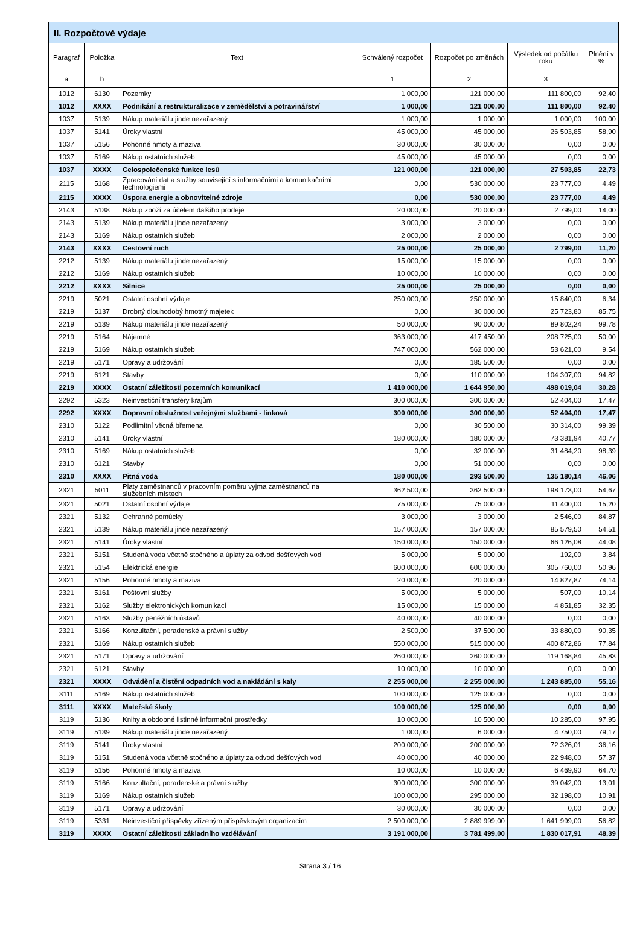| II. Rozpočtové výdaje | | | | | | |
| --- | --- | --- | --- | --- | --- | --- |
| Paragraf | Položka | Text | Schválený rozpočet | Rozpočet po změnách | Výsledek od počátku roku | Plnění v % |
| a | b | | 1 | 2 | 3 | |
| 1012 | 6130 | Pozemky | 1 000,00 | 121 000,00 | 111 800,00 | 92,40 |
| 1012 | XXXX | Podnikání a restrukturalizace v zemědělství a potravinářství | 1 000,00 | 121 000,00 | 111 800,00 | 92,40 |
| 1037 | 5139 | Nákup materiálu jinde nezařazený | 1 000,00 | 1 000,00 | 1 000,00 | 100,00 |
| 1037 | 5141 | Úroky vlastní | 45 000,00 | 45 000,00 | 26 503,85 | 58,90 |
| 1037 | 5156 | Pohonné hmoty a maziva | 30 000,00 | 30 000,00 | 0,00 | 0,00 |
| 1037 | 5169 | Nákup ostatních služeb | 45 000,00 | 45 000,00 | 0,00 | 0,00 |
| 1037 | XXXX | Celospolečenské funkce lesů | 121 000,00 | 121 000,00 | 27 503,85 | 22,73 |
| 2115 | 5168 | Zpracování dat a služby související s informačními a komunikačními technologiemi | 0,00 | 530 000,00 | 23 777,00 | 4,49 |
| 2115 | XXXX | Úspora energie a obnovitelné zdroje | 0,00 | 530 000,00 | 23 777,00 | 4,49 |
| 2143 | 5138 | Nákup zboží za účelem dalšího prodeje | 20 000,00 | 20 000,00 | 2 799,00 | 14,00 |
| 2143 | 5139 | Nákup materiálu jinde nezařazený | 3 000,00 | 3 000,00 | 0,00 | 0,00 |
| 2143 | 5169 | Nákup ostatních služeb | 2 000,00 | 2 000,00 | 0,00 | 0,00 |
| 2143 | XXXX | Cestovní ruch | 25 000,00 | 25 000,00 | 2 799,00 | 11,20 |
| 2212 | 5139 | Nákup materiálu jinde nezařazený | 15 000,00 | 15 000,00 | 0,00 | 0,00 |
| 2212 | 5169 | Nákup ostatních služeb | 10 000,00 | 10 000,00 | 0,00 | 0,00 |
| 2212 | XXXX | Silnice | 25 000,00 | 25 000,00 | 0,00 | 0,00 |
| 2219 | 5021 | Ostatní osobní výdaje | 250 000,00 | 250 000,00 | 15 840,00 | 6,34 |
| 2219 | 5137 | Drobný dlouhodobý hmotný majetek | 0,00 | 30 000,00 | 25 723,80 | 85,75 |
| 2219 | 5139 | Nákup materiálu jinde nezařazený | 50 000,00 | 90 000,00 | 89 802,24 | 99,78 |
| 2219 | 5164 | Nájemné | 363 000,00 | 417 450,00 | 208 725,00 | 50,00 |
| 2219 | 5169 | Nákup ostatních služeb | 747 000,00 | 562 000,00 | 53 621,00 | 9,54 |
| 2219 | 5171 | Opravy a udržování | 0,00 | 185 500,00 | 0,00 | 0,00 |
| 2219 | 6121 | Stavby | 0,00 | 110 000,00 | 104 307,00 | 94,82 |
| 2219 | XXXX | Ostatní záležitosti pozemních komunikací | 1 410 000,00 | 1 644 950,00 | 498 019,04 | 30,28 |
| 2292 | 5323 | Neinvestiční transfery krajům | 300 000,00 | 300 000,00 | 52 404,00 | 17,47 |
| 2292 | XXXX | Dopravní obslužnost veřejnými službami - linková | 300 000,00 | 300 000,00 | 52 404,00 | 17,47 |
| 2310 | 5122 | Podlimitní věcná břemena | 0,00 | 30 500,00 | 30 314,00 | 99,39 |
| 2310 | 5141 | Úroky vlastní | 180 000,00 | 180 000,00 | 73 381,94 | 40,77 |
| 2310 | 5169 | Nákup ostatních služeb | 0,00 | 32 000,00 | 31 484,20 | 98,39 |
| 2310 | 6121 | Stavby | 0,00 | 51 000,00 | 0,00 | 0,00 |
| 2310 | XXXX | Pitná voda | 180 000,00 | 293 500,00 | 135 180,14 | 46,06 |
| 2321 | 5011 | Platy zaměstnanců v pracovním poměru vyjma zaměstnanců na služebních místech | 362 500,00 | 362 500,00 | 198 173,00 | 54,67 |
| 2321 | 5021 | Ostatní osobní výdaje | 75 000,00 | 75 000,00 | 11 400,00 | 15,20 |
| 2321 | 5132 | Ochranné pomůcky | 3 000,00 | 3 000,00 | 2 546,00 | 84,87 |
| 2321 | 5139 | Nákup materiálu jinde nezařazený | 157 000,00 | 157 000,00 | 85 579,50 | 54,51 |
| 2321 | 5141 | Úroky vlastní | 150 000,00 | 150 000,00 | 66 126,08 | 44,08 |
| 2321 | 5151 | Studená voda včetně stočného a úplaty za odvod dešťových vod | 5 000,00 | 5 000,00 | 192,00 | 3,84 |
| 2321 | 5154 | Elektrická energie | 600 000,00 | 600 000,00 | 305 760,00 | 50,96 |
| 2321 | 5156 | Pohonné hmoty a maziva | 20 000,00 | 20 000,00 | 14 827,87 | 74,14 |
| 2321 | 5161 | Poštovní služby | 5 000,00 | 5 000,00 | 507,00 | 10,14 |
| 2321 | 5162 | Služby elektronických komunikací | 15 000,00 | 15 000,00 | 4 851,85 | 32,35 |
| 2321 | 5163 | Služby peněžních ústavů | 40 000,00 | 40 000,00 | 0,00 | 0,00 |
| 2321 | 5166 | Konzultační, poradenské a právní služby | 2 500,00 | 37 500,00 | 33 880,00 | 90,35 |
| 2321 | 5169 | Nákup ostatních služeb | 550 000,00 | 515 000,00 | 400 872,86 | 77,84 |
| 2321 | 5171 | Opravy a udržování | 260 000,00 | 260 000,00 | 119 168,84 | 45,83 |
| 2321 | 6121 | Stavby | 10 000,00 | 10 000,00 | 0,00 | 0,00 |
| 2321 | XXXX | Odvádění a čistění odpadních vod a nakládání s kaly | 2 255 000,00 | 2 255 000,00 | 1 243 885,00 | 55,16 |
| 3111 | 5169 | Nákup ostatních služeb | 100 000,00 | 125 000,00 | 0,00 | 0,00 |
| 3111 | XXXX | Mateřské školy | 100 000,00 | 125 000,00 | 0,00 | 0,00 |
| 3119 | 5136 | Knihy a obdobné listinné informační prostředky | 10 000,00 | 10 500,00 | 10 285,00 | 97,95 |
| 3119 | 5139 | Nákup materiálu jinde nezařazený | 1 000,00 | 6 000,00 | 4 750,00 | 79,17 |
| 3119 | 5141 | Úroky vlastní | 200 000,00 | 200 000,00 | 72 326,01 | 36,16 |
| 3119 | 5151 | Studená voda včetně stočného a úplaty za odvod dešťových vod | 40 000,00 | 40 000,00 | 22 948,00 | 57,37 |
| 3119 | 5156 | Pohonné hmoty a maziva | 10 000,00 | 10 000,00 | 6 469,90 | 64,70 |
| 3119 | 5166 | Konzultační, poradenské a právní služby | 300 000,00 | 300 000,00 | 39 042,00 | 13,01 |
| 3119 | 5169 | Nákup ostatních služeb | 100 000,00 | 295 000,00 | 32 198,00 | 10,91 |
| 3119 | 5171 | Opravy a udržování | 30 000,00 | 30 000,00 | 0,00 | 0,00 |
| 3119 | 5331 | Neinvestiční příspěvky zřízeným příspěvkovým organizacím | 2 500 000,00 | 2 889 999,00 | 1 641 999,00 | 56,82 |
| 3119 | XXXX | Ostatní záležitosti základního vzdělávání | 3 191 000,00 | 3 781 499,00 | 1 830 017,91 | 48,39 |
Strana 3 / 16